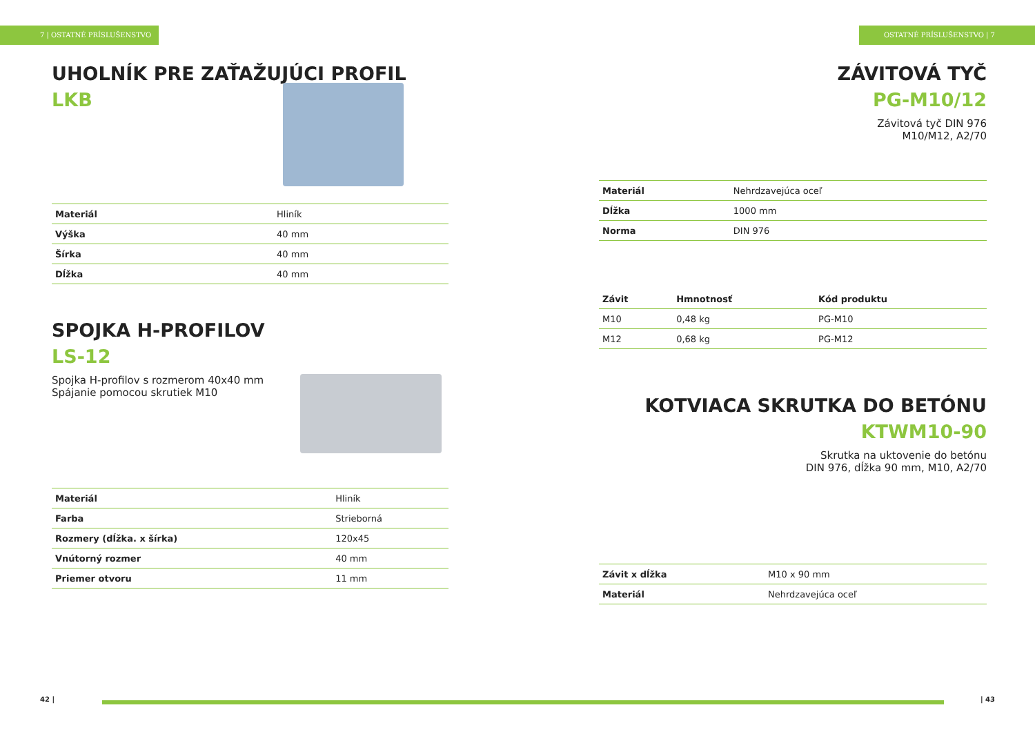7 | OSTATNÉ PRÍSLUŠENSTVO OSTATNÉ PRÍSLUŠENSTVO | 7
UHOLNÍK PRE ZAŤAŽUJÚCI PROFIL
LKB
| Materiál | Hliník |
| Výška | 40 mm |
| Šírka | 40 mm |
| Dĺžka | 40 mm |
SPOJKA H-PROFILOV
LS-12
Spojka H-profilov s rozmerom 40x40 mm
Spájanie pomocou skrutiek M10
| Materiál | Hliník |
| Farba | Strieborná |
| Rozmery (dĺžka. x šírka) | 120x45 |
| Vnútorný rozmer | 40 mm |
| Priemer otvoru | 11 mm |
ZÁVITOVÁ TYČ
PG-M10/12
Závitová tyč DIN 976
M10/M12, A2/70
| Materiál | Nehrdzavejúca oceľ |
| Dĺžka | 1000 mm |
| Norma | DIN 976 |
| Závit | Hmnotnosť | Kód produktu |
| --- | --- | --- |
| M10 | 0,48 kg | PG-M10 |
| M12 | 0,68 kg | PG-M12 |
KOTVIACA SKRUTKA DO BETÓNU
KTWM10-90
Skrutka na uktovenie do betónu
DIN 976, dĺžka 90 mm, M10, A2/70
| Závit x dĺžka | M10 x 90 mm |
| Materiál | Nehrdzavejúca oceľ |
42 | | 43